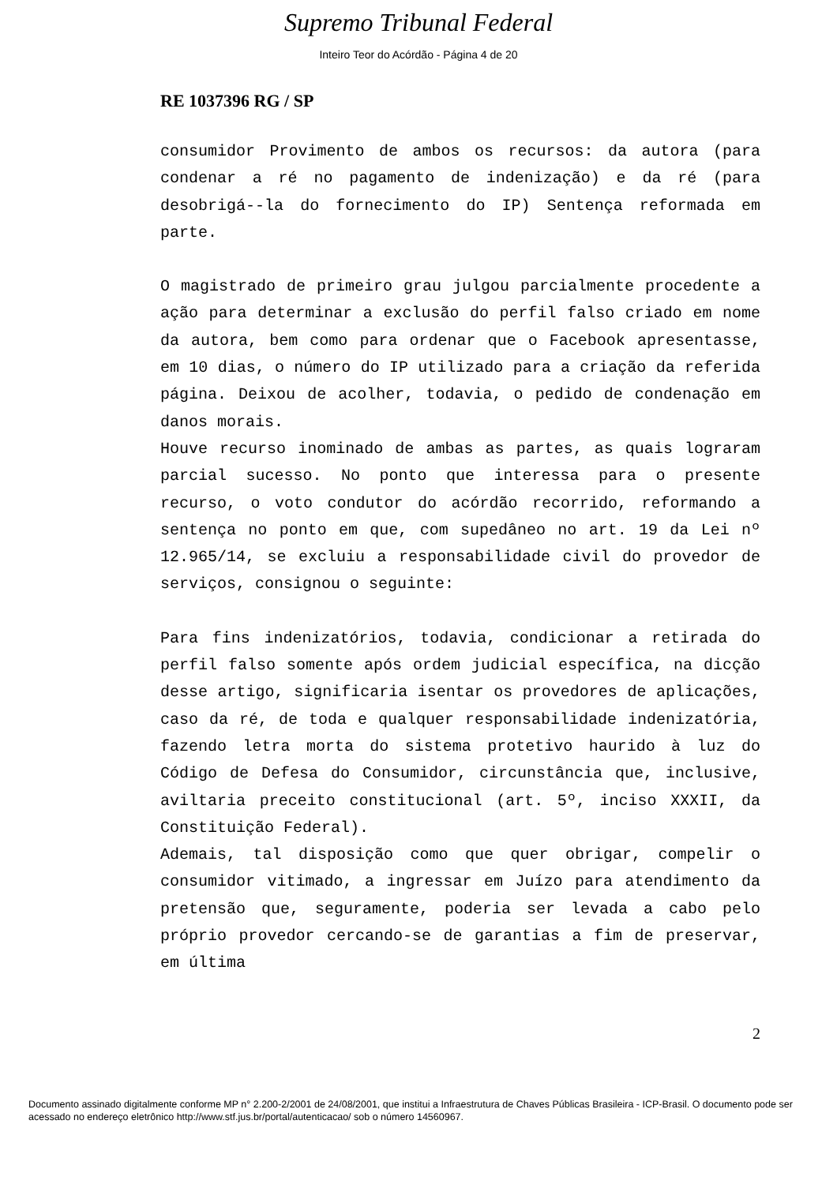Supremo Tribunal Federal
Inteiro Teor do Acórdão - Página 4 de 20
RE 1037396 RG / SP
consumidor Provimento de ambos os recursos: da autora (para condenar a ré no pagamento de indenização) e da ré (para desobrigá--la do fornecimento do IP) Sentença reformada em parte.
O magistrado de primeiro grau julgou parcialmente procedente a ação para determinar a exclusão do perfil falso criado em nome da autora, bem como para ordenar que o Facebook apresentasse, em 10 dias, o número do IP utilizado para a criação da referida página. Deixou de acolher, todavia, o pedido de condenação em danos morais.
Houve recurso inominado de ambas as partes, as quais lograram parcial sucesso. No ponto que interessa para o presente recurso, o voto condutor do acórdão recorrido, reformando a sentença no ponto em que, com supedâneo no art. 19 da Lei nº 12.965/14, se excluiu a responsabilidade civil do provedor de serviços, consignou o seguinte:
Para fins indenizatórios, todavia, condicionar a retirada do perfil falso somente após ordem judicial específica, na dicção desse artigo, significaria isentar os provedores de aplicações, caso da ré, de toda e qualquer responsabilidade indenizatória, fazendo letra morta do sistema protetivo haurido à luz do Código de Defesa do Consumidor, circunstância que, inclusive, aviltaria preceito constitucional (art. 5º, inciso XXXII, da Constituição Federal).
Ademais, tal disposição como que quer obrigar, compelir o consumidor vitimado, a ingressar em Juízo para atendimento da pretensão que, seguramente, poderia ser levada a cabo pelo próprio provedor cercando-se de garantias a fim de preservar, em última
2
Documento assinado digitalmente conforme MP n° 2.200-2/2001 de 24/08/2001, que institui a Infraestrutura de Chaves Públicas Brasileira - ICP-Brasil. O documento pode ser acessado no endereço eletrônico http://www.stf.jus.br/portal/autenticacao/ sob o número 14560967.